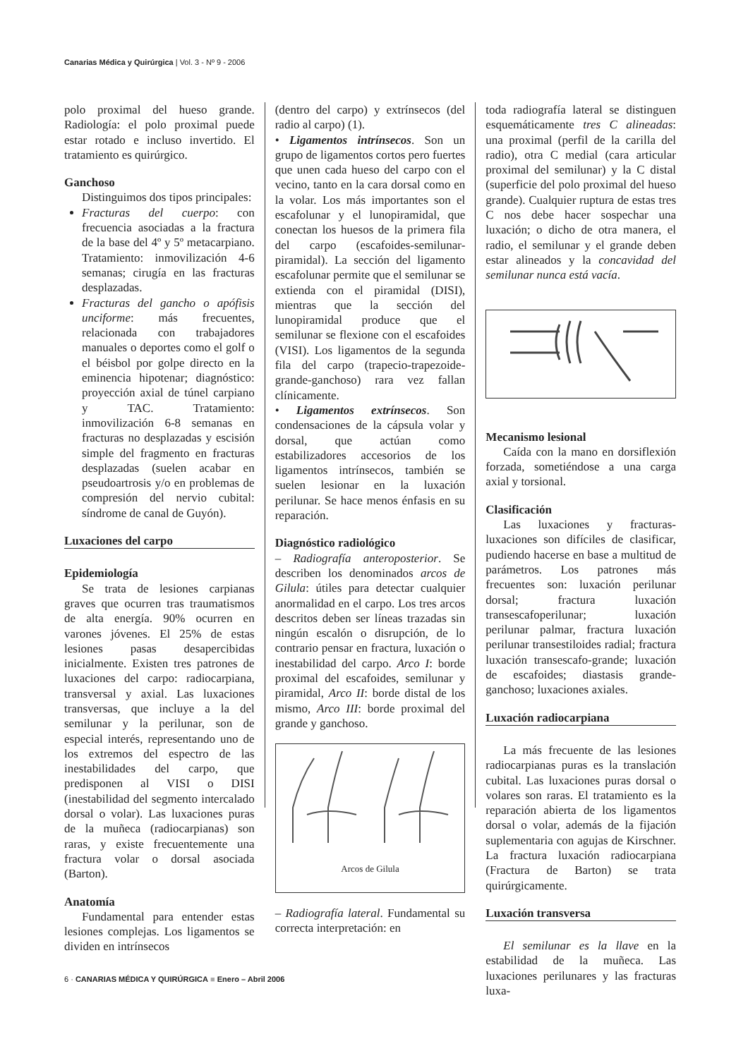Canarias Médica y Quirúrgica | Vol. 3 - Nº 9 - 2006
polo proximal del hueso grande. Radiología: el polo proximal puede estar rotado e incluso invertido. El tratamiento es quirúrgico.
Ganchoso
Distinguimos dos tipos principales:
Fracturas del cuerpo: con frecuencia asociadas a la fractura de la base del 4º y 5º metacarpiano. Tratamiento: inmovilización 4-6 semanas; cirugía en las fracturas desplazadas.
Fracturas del gancho o apófisis unciforme: más frecuentes, relacionada con trabajadores manuales o deportes como el golf o el béisbol por golpe directo en la eminencia hipotenar; diagnóstico: proyección axial de túnel carpiano y TAC. Tratamiento: inmovilización 6-8 semanas en fracturas no desplazadas y escisión simple del fragmento en fracturas desplazadas (suelen acabar en pseudoartrosis y/o en problemas de compresión del nervio cubital: síndrome de canal de Guyón).
Luxaciones del carpo
Epidemiología
Se trata de lesiones carpianas graves que ocurren tras traumatismos de alta energía. 90% ocurren en varones jóvenes. El 25% de estas lesiones pasas desapercibidas inicialmente. Existen tres patrones de luxaciones del carpo: radiocarpiana, transversal y axial. Las luxaciones transversas, que incluye a la del semilunar y la perilunar, son de especial interés, representando uno de los extremos del espectro de las inestabilidades del carpo, que predisponen al VISI o DISI (inestabilidad del segmento intercalado dorsal o volar). Las luxaciones puras de la muñeca (radiocarpianas) son raras, y existe frecuentemente una fractura volar o dorsal asociada (Barton).
Anatomía
Fundamental para entender estas lesiones complejas. Los ligamentos se dividen en intrínsecos
(dentro del carpo) y extrínsecos (del radio al carpo) (1).
• Ligamentos intrínsecos. Son un grupo de ligamentos cortos pero fuertes que unen cada hueso del carpo con el vecino, tanto en la cara dorsal como en la volar. Los más importantes son el escafolunar y el lunopiramidal, que conectan los huesos de la primera fila del carpo (escafoides-semilunar-piramidal). La sección del ligamento escafolunar permite que el semilunar se extienda con el piramidal (DISI), mientras que la sección del lunopiramidal produce que el semilunar se flexione con el escafoides (VISI). Los ligamentos de la segunda fila del carpo (trapecio-trapezoide-grande-ganchoso) rara vez fallan clínicamente.
• Ligamentos extrínsecos. Son condensaciones de la cápsula volar y dorsal, que actúan como estabilizadores accesorios de los ligamentos intrínsecos, también se suelen lesionar en la luxación perilunar. Se hace menos énfasis en su reparación.
Diagnóstico radiológico
– Radiografía anteroposterior. Se describen los denominados arcos de Gilula: útiles para detectar cualquier anormalidad en el carpo. Los tres arcos descritos deben ser líneas trazadas sin ningún escalón o disrupción, de lo contrario pensar en fractura, luxación o inestabilidad del carpo. Arco I: borde proximal del escafoides, semilunar y piramidal, Arco II: borde distal de los mismo, Arco III: borde proximal del grande y ganchoso.
Arcos de Gilula
– Radiografía lateral. Fundamental su correcta interpretación: en
toda radiografía lateral se distinguen esquemáticamente tres C alineadas: una proximal (perfil de la carilla del radio), otra C medial (cara articular proximal del semilunar) y la C distal (superficie del polo proximal del hueso grande). Cualquier ruptura de estas tres C nos debe hacer sospechar una luxación; o dicho de otra manera, el radio, el semilunar y el grande deben estar alineados y la concavidad del semilunar nunca está vacía.
Mecanismo lesional
Caída con la mano en dorsiflexión forzada, sometiéndose a una carga axial y torsional.
Clasificación
Las luxaciones y fracturas-luxaciones son difíciles de clasificar, pudiendo hacerse en base a multitud de parámetros. Los patrones más frecuentes son: luxación perilunar dorsal; fractura luxación transescafoperilunar; luxación perilunar palmar, fractura luxación perilunar transestiloides radial; fractura luxación transescafo-grande; luxación de escafoides; diastasis grande-ganchoso; luxaciones axiales.
Luxación radiocarpiana
La más frecuente de las lesiones radiocarpianas puras es la translación cubital. Las luxaciones puras dorsal o volares son raras. El tratamiento es la reparación abierta de los ligamentos dorsal o volar, además de la fijación suplementaria con agujas de Kirschner. La fractura luxación radiocarpiana (Fractura de Barton) se trata quirúrgicamente.
Luxación transversa
El semilunar es la llave en la estabilidad de la muñeca. Las luxaciones perilunares y las fracturas luxa-
6 · CANARIAS MÉDICA Y QUIRÚRGICA ■ Enero – Abril 2006